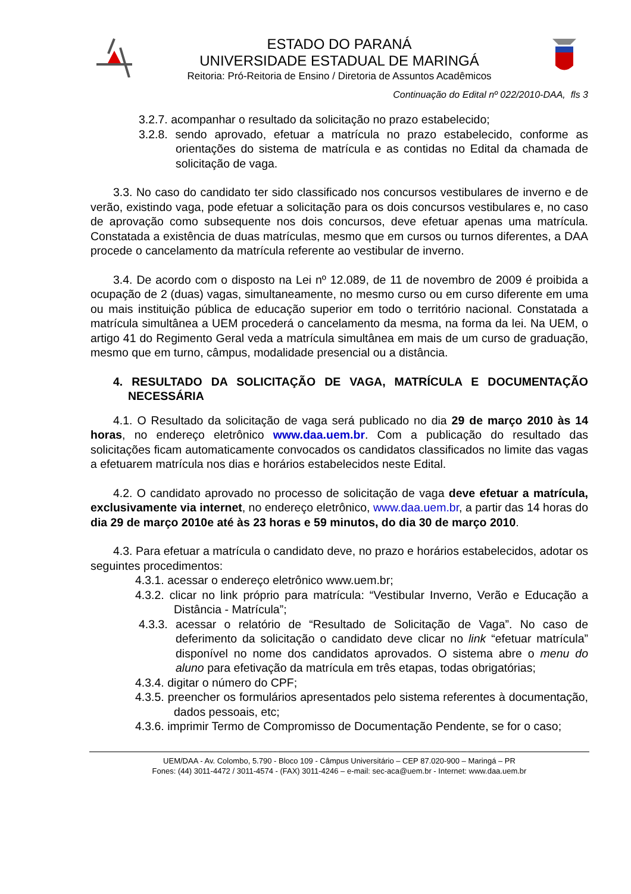ESTADO DO PARANÁ
UNIVERSIDADE ESTADUAL DE MARINGÁ
Reitoria: Pró-Reitoria de Ensino / Diretoria de Assuntos Acadêmicos
Continuação do Edital nº 022/2010-DAA, fls 3
3.2.7. acompanhar o resultado da solicitação no prazo estabelecido;
3.2.8. sendo aprovado, efetuar a matrícula no prazo estabelecido, conforme as orientações do sistema de matrícula e as contidas no Edital da chamada de solicitação de vaga.
3.3. No caso do candidato ter sido classificado nos concursos vestibulares de inverno e de verão, existindo vaga, pode efetuar a solicitação para os dois concursos vestibulares e, no caso de aprovação como subsequente nos dois concursos, deve efetuar apenas uma matrícula. Constatada a existência de duas matrículas, mesmo que em cursos ou turnos diferentes, a DAA procede o cancelamento da matrícula referente ao vestibular de inverno.
3.4. De acordo com o disposto na Lei nº 12.089, de 11 de novembro de 2009 é proibida a ocupação de 2 (duas) vagas, simultaneamente, no mesmo curso ou em curso diferente em uma ou mais instituição pública de educação superior em todo o território nacional. Constatada a matrícula simultânea a UEM procederá o cancelamento da mesma, na forma da lei. Na UEM, o artigo 41 do Regimento Geral veda a matrícula simultânea em mais de um curso de graduação, mesmo que em turno, câmpus, modalidade presencial ou a distância.
4. RESULTADO DA SOLICITAÇÃO DE VAGA, MATRÍCULA E DOCUMENTAÇÃO NECESSÁRIA
4.1. O Resultado da solicitação de vaga será publicado no dia 29 de março 2010 às 14 horas, no endereço eletrônico www.daa.uem.br. Com a publicação do resultado das solicitações ficam automaticamente convocados os candidatos classificados no limite das vagas a efetuarem matrícula nos dias e horários estabelecidos neste Edital.
4.2. O candidato aprovado no processo de solicitação de vaga deve efetuar a matrícula, exclusivamente via internet, no endereço eletrônico, www.daa.uem.br, a partir das 14 horas do dia 29 de março 2010e até às 23 horas e 59 minutos, do dia 30 de março 2010.
4.3. Para efetuar a matrícula o candidato deve, no prazo e horários estabelecidos, adotar os seguintes procedimentos:
4.3.1. acessar o endereço eletrônico www.uem.br;
4.3.2. clicar no link próprio para matrícula: “Vestibular Inverno, Verão e Educação a Distância - Matrícula”;
4.3.3. acessar o relatório de “Resultado de Solicitação de Vaga”. No caso de deferimento da solicitação o candidato deve clicar no link “efetuar matrícula” disponível no nome dos candidatos aprovados. O sistema abre o menu do aluno para efetivação da matrícula em três etapas, todas obrigatórias;
4.3.4. digitar o número do CPF;
4.3.5. preencher os formulários apresentados pelo sistema referentes à documentação, dados pessoais, etc;
4.3.6. imprimir Termo de Compromisso de Documentação Pendente, se for o caso;
UEM/DAA - Av. Colombo, 5.790 - Bloco 109 - Câmpus Universitário – CEP 87.020-900 – Maringá – PR
Fones: (44) 3011-4472 / 3011-4574 - (FAX) 3011-4246 – e-mail: sec-aca@uem.br - Internet: www.daa.uem.br